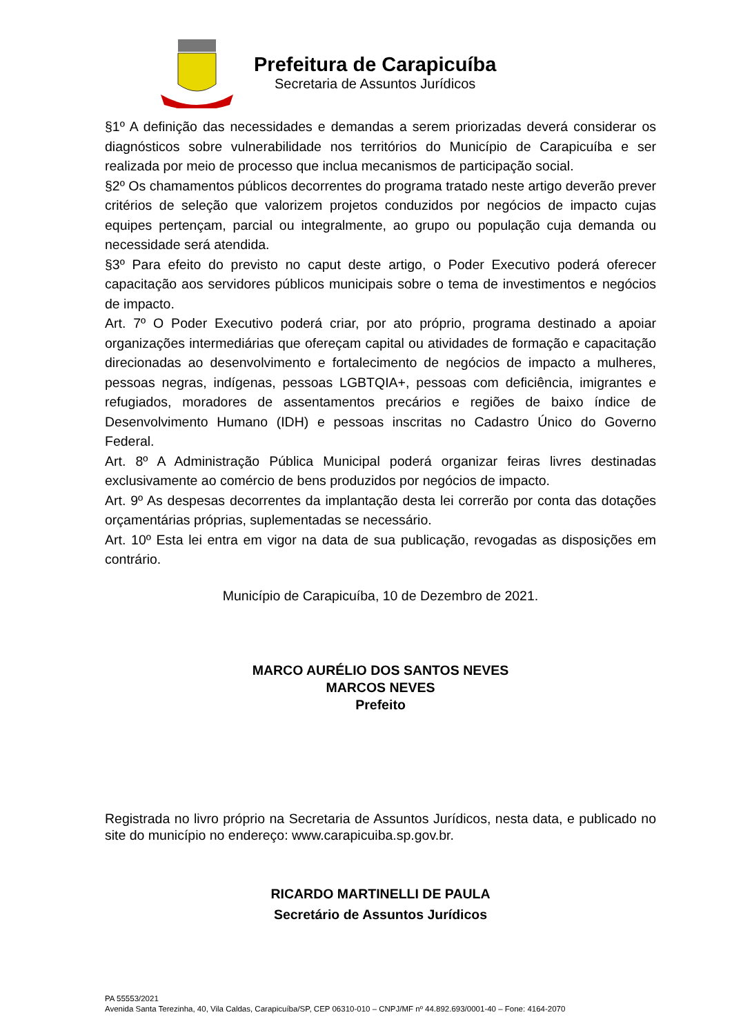Prefeitura de Carapicuíba
Secretaria de Assuntos Jurídicos
§1º A definição das necessidades e demandas a serem priorizadas deverá considerar os diagnósticos sobre vulnerabilidade nos territórios do Município de Carapicuíba e ser realizada por meio de processo que inclua mecanismos de participação social.
§2º Os chamamentos públicos decorrentes do programa tratado neste artigo deverão prever critérios de seleção que valorizem projetos conduzidos por negócios de impacto cujas equipes pertençam, parcial ou integralmente, ao grupo ou população cuja demanda ou necessidade será atendida.
§3º Para efeito do previsto no caput deste artigo, o Poder Executivo poderá oferecer capacitação aos servidores públicos municipais sobre o tema de investimentos e negócios de impacto.
Art. 7º O Poder Executivo poderá criar, por ato próprio, programa destinado a apoiar organizações intermediárias que ofereçam capital ou atividades de formação e capacitação direcionadas ao desenvolvimento e fortalecimento de negócios de impacto a mulheres, pessoas negras, indígenas, pessoas LGBTQIA+, pessoas com deficiência, imigrantes e refugiados, moradores de assentamentos precários e regiões de baixo índice de Desenvolvimento Humano (IDH) e pessoas inscritas no Cadastro Único do Governo Federal.
Art. 8º A Administração Pública Municipal poderá organizar feiras livres destinadas exclusivamente ao comércio de bens produzidos por negócios de impacto.
Art. 9º As despesas decorrentes da implantação desta lei correrão por conta das dotações orçamentárias próprias, suplementadas se necessário.
Art. 10º Esta lei entra em vigor na data de sua publicação, revogadas as disposições em contrário.
Município de Carapicuíba, 10 de Dezembro de 2021.
MARCO AURÉLIO DOS SANTOS NEVES
MARCOS NEVES
Prefeito
Registrada no livro próprio na Secretaria de Assuntos Jurídicos, nesta data, e publicado no site do município no endereço: www.carapicuiba.sp.gov.br.
RICARDO MARTINELLI DE PAULA
Secretário de Assuntos Jurídicos
PA 55553/2021
Avenida Santa Terezinha, 40, Vila Caldas, Carapicuíba/SP, CEP 06310-010 – CNPJ/MF nº 44.892.693/0001-40 – Fone: 4164-2070